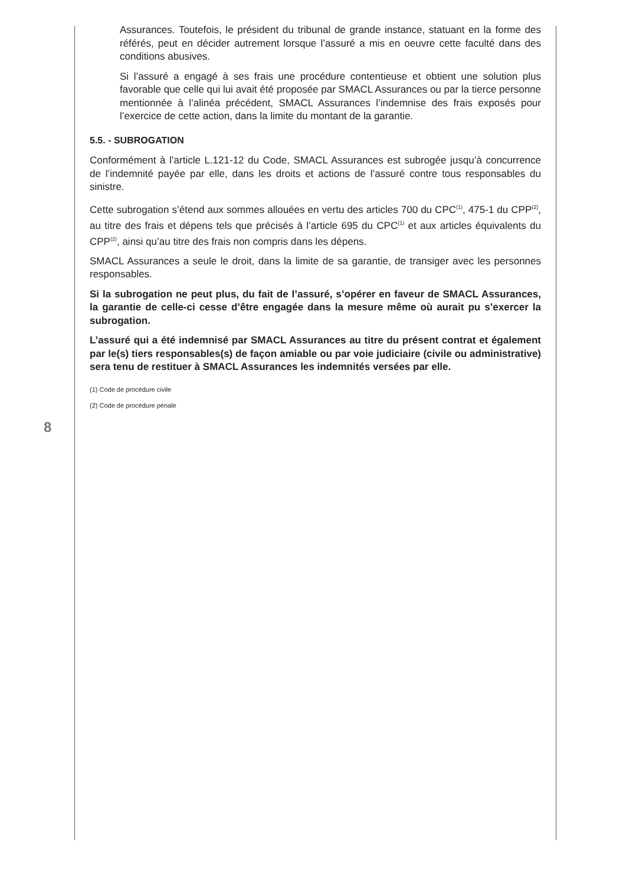Assurances. Toutefois, le président du tribunal de grande instance, statuant en la forme des référés, peut en décider autrement lorsque l’assuré a mis en oeuvre cette faculté dans des conditions abusives.
Si l’assuré a engagé à ses frais une procédure contentieuse et obtient une solution plus favorable que celle qui lui avait été proposée par SMACL Assurances ou par la tierce personne mentionnée à l’alinéa précédent, SMACL Assurances l’indemnise des frais exposés pour l’exercice de cette action, dans la limite du montant de la garantie.
5.5. - SUBROGATION
Conformément à l’article L.121-12 du Code, SMACL Assurances est subrogée jusqu’à concurrence de l’indemnité payée par elle, dans les droits et actions de l’assuré contre tous responsables du sinistre.
Cette subrogation s’étend aux sommes allouées en vertu des articles 700 du CPC<sup>(1)</sup>, 475-1 du CPP<sup>(2)</sup>, au titre des frais et dépens tels que précisés à l’article 695 du CPC<sup>(1)</sup> et aux articles équivalents du CPP<sup>(2)</sup>, ainsi qu’au titre des frais non compris dans les dépens.
SMACL Assurances a seule le droit, dans la limite de sa garantie, de transiger avec les personnes responsables.
Si la subrogation ne peut plus, du fait de l’assuré, s’opérer en faveur de SMACL Assurances, la garantie de celle-ci cesse d’être engagée dans la mesure même où aurait pu s’exercer la subrogation.
L’assuré qui a été indemnisé par SMACL Assurances au titre du présent contrat et également par le(s) tiers responsables(s) de façon amiable ou par voie judiciaire (civile ou administrative) sera tenu de restituer à SMACL Assurances les indemnités versées par elle.
(1) Code de procédure civile
(2) Code de procédure pénale
8